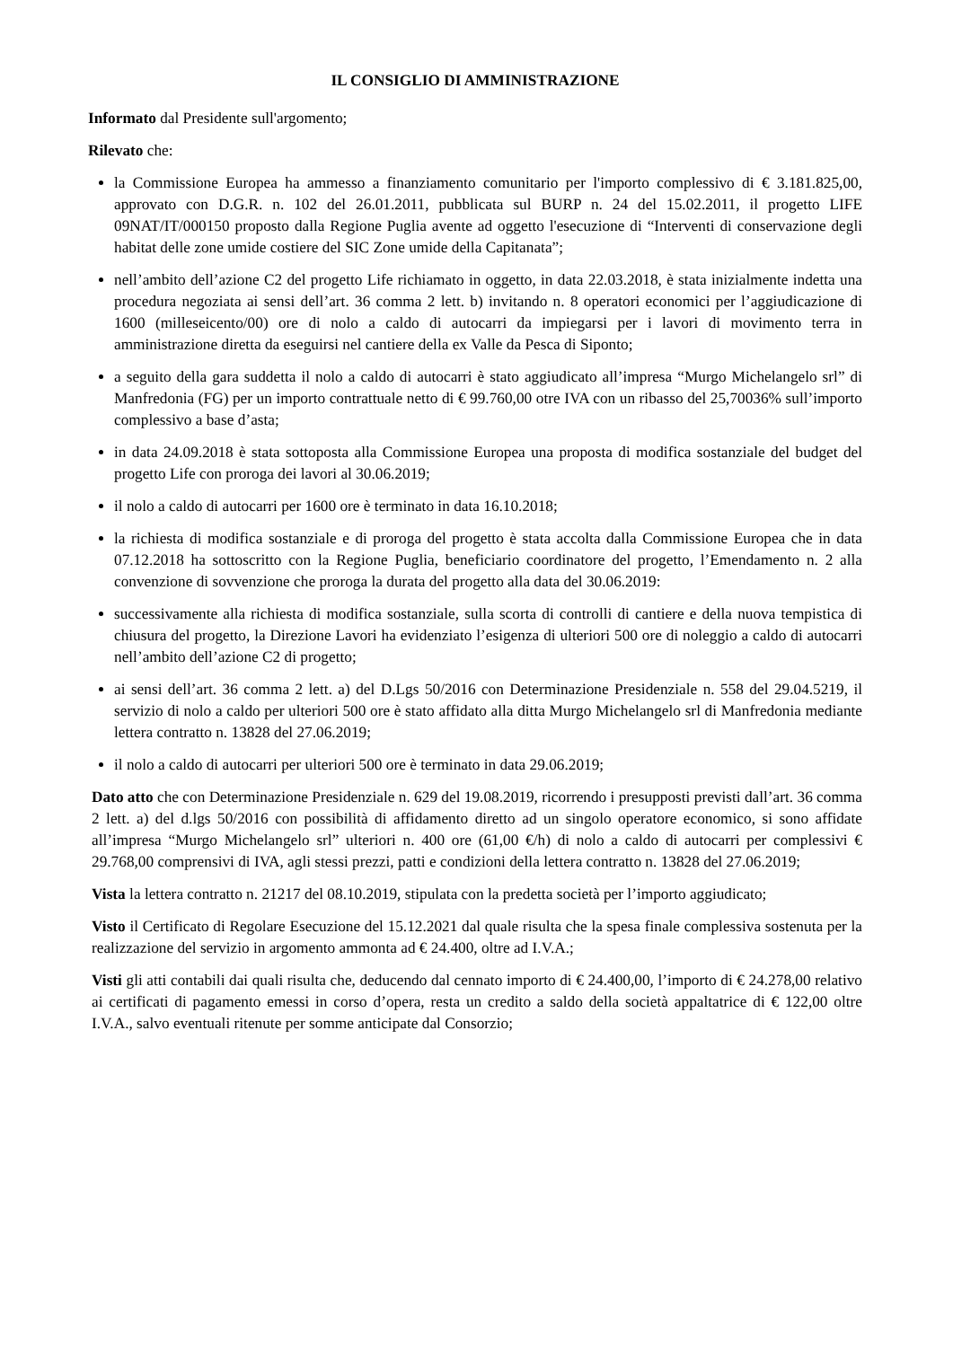IL CONSIGLIO DI AMMINISTRAZIONE
Informato dal Presidente sull'argomento;
Rilevato che:
la Commissione Europea ha ammesso a finanziamento comunitario per l'importo complessivo di € 3.181.825,00, approvato con D.G.R. n. 102 del 26.01.2011, pubblicata sul BURP n. 24 del 15.02.2011, il progetto LIFE 09NAT/IT/000150 proposto dalla Regione Puglia avente ad oggetto l'esecuzione di “Interventi di conservazione degli habitat delle zone umide costiere del SIC Zone umide della Capitanata”;
nell’ambito dell’azione C2 del progetto Life richiamato in oggetto, in data 22.03.2018, è stata inizialmente indetta una procedura negoziata ai sensi dell’art. 36 comma 2 lett. b) invitando n. 8 operatori economici per l’aggiudicazione di 1600 (milleseicento/00) ore di nolo a caldo di autocarri da impiegarsi per i lavori di movimento terra in amministrazione diretta da eseguirsi nel cantiere della ex Valle da Pesca di Siponto;
a seguito della gara suddetta il nolo a caldo di autocarri è stato aggiudicato all’impresa “Murgo Michelangelo srl” di Manfredonia (FG) per un importo contrattuale netto di € 99.760,00 otre IVA con un ribasso del 25,70036% sull’importo complessivo a base d’asta;
in data 24.09.2018 è stata sottoposta alla Commissione Europea una proposta di modifica sostanziale del budget del progetto Life con proroga dei lavori al 30.06.2019;
il nolo a caldo di autocarri per 1600 ore è terminato in data 16.10.2018;
la richiesta di modifica sostanziale e di proroga del progetto è stata accolta dalla Commissione Europea che in data 07.12.2018 ha sottoscritto con la Regione Puglia, beneficiario coordinatore del progetto, l’Emendamento n. 2 alla convenzione di sovvenzione che proroga la durata del progetto alla data del 30.06.2019:
successivamente alla richiesta di modifica sostanziale, sulla scorta di controlli di cantiere e della nuova tempistica di chiusura del progetto, la Direzione Lavori ha evidenziato l’esigenza di ulteriori 500 ore di noleggio a caldo di autocarri nell’ambito dell’azione C2 di progetto;
ai sensi dell’art. 36 comma 2 lett. a) del D.Lgs 50/2016 con Determinazione Presidenziale n. 558 del 29.04.5219, il servizio di nolo a caldo per ulteriori 500 ore è stato affidato alla ditta Murgo Michelangelo srl di Manfredonia mediante lettera contratto n. 13828 del 27.06.2019;
il nolo a caldo di autocarri per ulteriori 500 ore è terminato in data 29.06.2019;
Dato atto che con Determinazione Presidenziale n. 629 del 19.08.2019, ricorrendo i presupposti previsti dall’art. 36 comma 2 lett. a) del d.lgs 50/2016 con possibilità di affidamento diretto ad un singolo operatore economico, si sono affidate all’impresa “Murgo Michelangelo srl” ulteriori n. 400 ore (61,00 €/h) di nolo a caldo di autocarri per complessivi € 29.768,00 comprensivi di IVA, agli stessi prezzi, patti e condizioni della lettera contratto n. 13828 del 27.06.2019;
Vista la lettera contratto n. 21217 del 08.10.2019, stipulata con la predetta società per l’importo aggiudicato;
Visto il Certificato di Regolare Esecuzione del 15.12.2021 dal quale risulta che la spesa finale complessiva sostenuta per la realizzazione del servizio in argomento ammonta ad € 24.400, oltre ad I.V.A.;
Visti gli atti contabili dai quali risulta che, deducendo dal cennato importo di € 24.400,00, l’importo di € 24.278,00 relativo ai certificati di pagamento emessi in corso d’opera, resta un credito a saldo della società appaltatrice di € 122,00 oltre I.V.A., salvo eventuali ritenute per somme anticipate dal Consorzio;